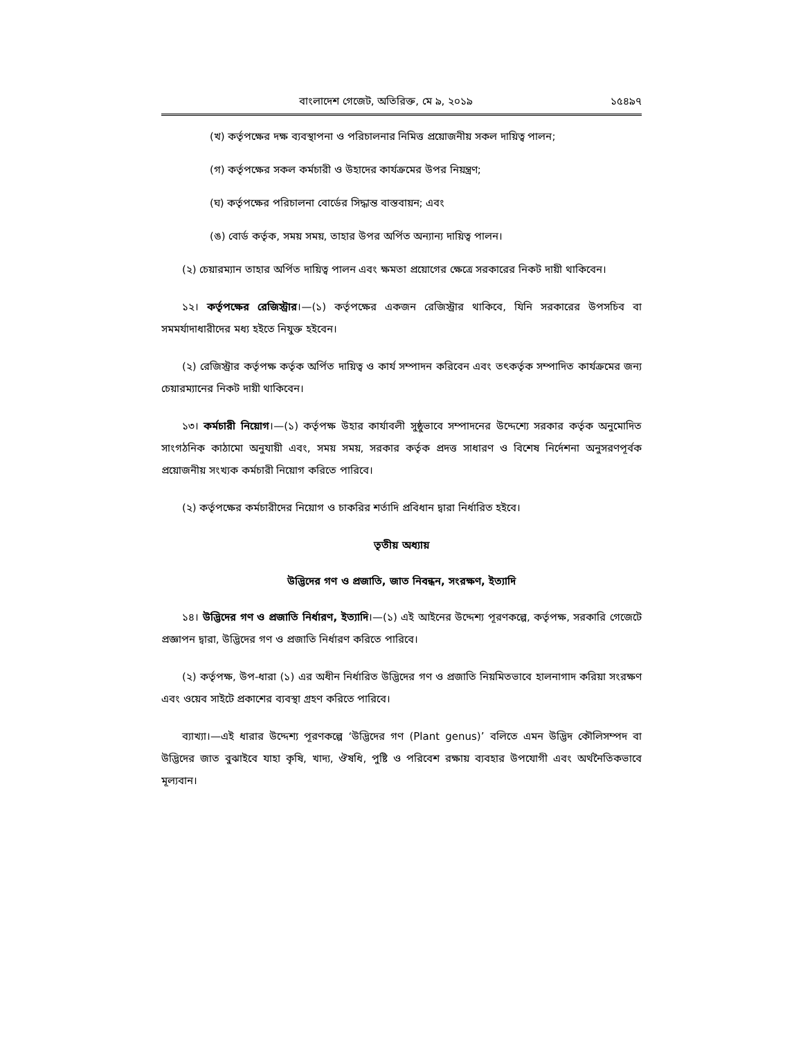বাংলাদেশ গেজেট, অতিরিক্ত, মে ৯, ২০১৯ ১৫৪৯৭
(খ) কর্তৃপক্ষের দক্ষ ব্যবস্থাপনা ও পরিচালনার নিমিত্ত প্রয়োজনীয় সকল দায়িত্ব পালন;
(গ) কর্তৃপক্ষের সকল কর্মচারী ও উহাদের কার্যক্রমের উপর নিয়ন্ত্রণ;
(ঘ) কর্তৃপক্ষের পরিচালনা বোর্ডের সিদ্ধান্ত বাস্তবায়ন; এবং
(ঙ) বোর্ড কর্তৃক, সময় সময়, তাহার উপর অর্পিত অন্যান্য দায়িত্ব পালন।
(২) চেয়ারম্যান তাহার অর্পিত দায়িত্ব পালন এবং ক্ষমতা প্রয়োগের ক্ষেত্রে সরকারের নিকট দায়ী থাকিবেন।
১২। কর্তৃপক্ষের রেজিস্ট্রার।—(১) কর্তৃপক্ষের একজন রেজিস্ট্রার থাকিবে, যিনি সরকারের উপসচিব বা সমমর্যাদাধারীদের মধ্য হইতে নিযুক্ত হইবেন।
(২) রেজিস্ট্রার কর্তৃপক্ষ কর্তৃক অর্পিত দায়িত্ব ও কার্য সম্পাদন করিবেন এবং তৎকর্তৃক সম্পাদিত কার্যক্রমের জন্য চেয়ারম্যানের নিকট দায়ী থাকিবেন।
১৩। কর্মচারী নিয়োগ।—(১) কর্তৃপক্ষ উহার কার্যাবলী সুষ্ঠুভাবে সম্পাদনের উদ্দেশ্যে সরকার কর্তৃক অনুমোদিত সাংগঠনিক কাঠামো অনুযায়ী এবং, সময় সময়, সরকার কর্তৃক প্রদত্ত সাধারণ ও বিশেষ নির্দেশনা অনুসরণপূর্বক প্রয়োজনীয় সংখ্যক কর্মচারী নিয়োগ করিতে পারিবে।
(২) কর্তৃপক্ষের কর্মচারীদের নিয়োগ ও চাকরির শর্তাদি প্রবিধান দ্বারা নির্ধারিত হইবে।
তৃতীয় অধ্যায়
উদ্ভিদের গণ ও প্রজাতি, জাত নিবন্ধন, সংরক্ষণ, ইত্যাদি
১৪। উদ্ভিদের গণ ও প্রজাতি নির্ধারণ, ইত্যাদি।—(১) এই আইনের উদ্দেশ্য পূরণকল্পে, কর্তৃপক্ষ, সরকারি গেজেটে প্রজ্ঞাপন দ্বারা, উদ্ভিদের গণ ও প্রজাতি নির্ধারণ করিতে পারিবে।
(২) কর্তৃপক্ষ, উপ-ধারা (১) এর অধীন নির্ধারিত উদ্ভিদের গণ ও প্রজাতি নিয়মিতভাবে হালনাগাদ করিয়া সংরক্ষণ এবং ওয়েব সাইটে প্রকাশের ব্যবস্থা গ্রহণ করিতে পারিবে।
ব্যাখ্যা।—এই ধারার উদ্দেশ্য পূরণকল্পে ‘উদ্ভিদের গণ (Plant genus)’ বলিতে এমন উদ্ভিদ কৌলিসম্পদ বা উদ্ভিদের জাত বুঝাইবে যাহা কৃষি, খাদ্য, ঔষধি, পুষ্টি ও পরিবেশ রক্ষায় ব্যবহার উপযোগী এবং অর্থনৈতিকভাবে মূল্যবান।